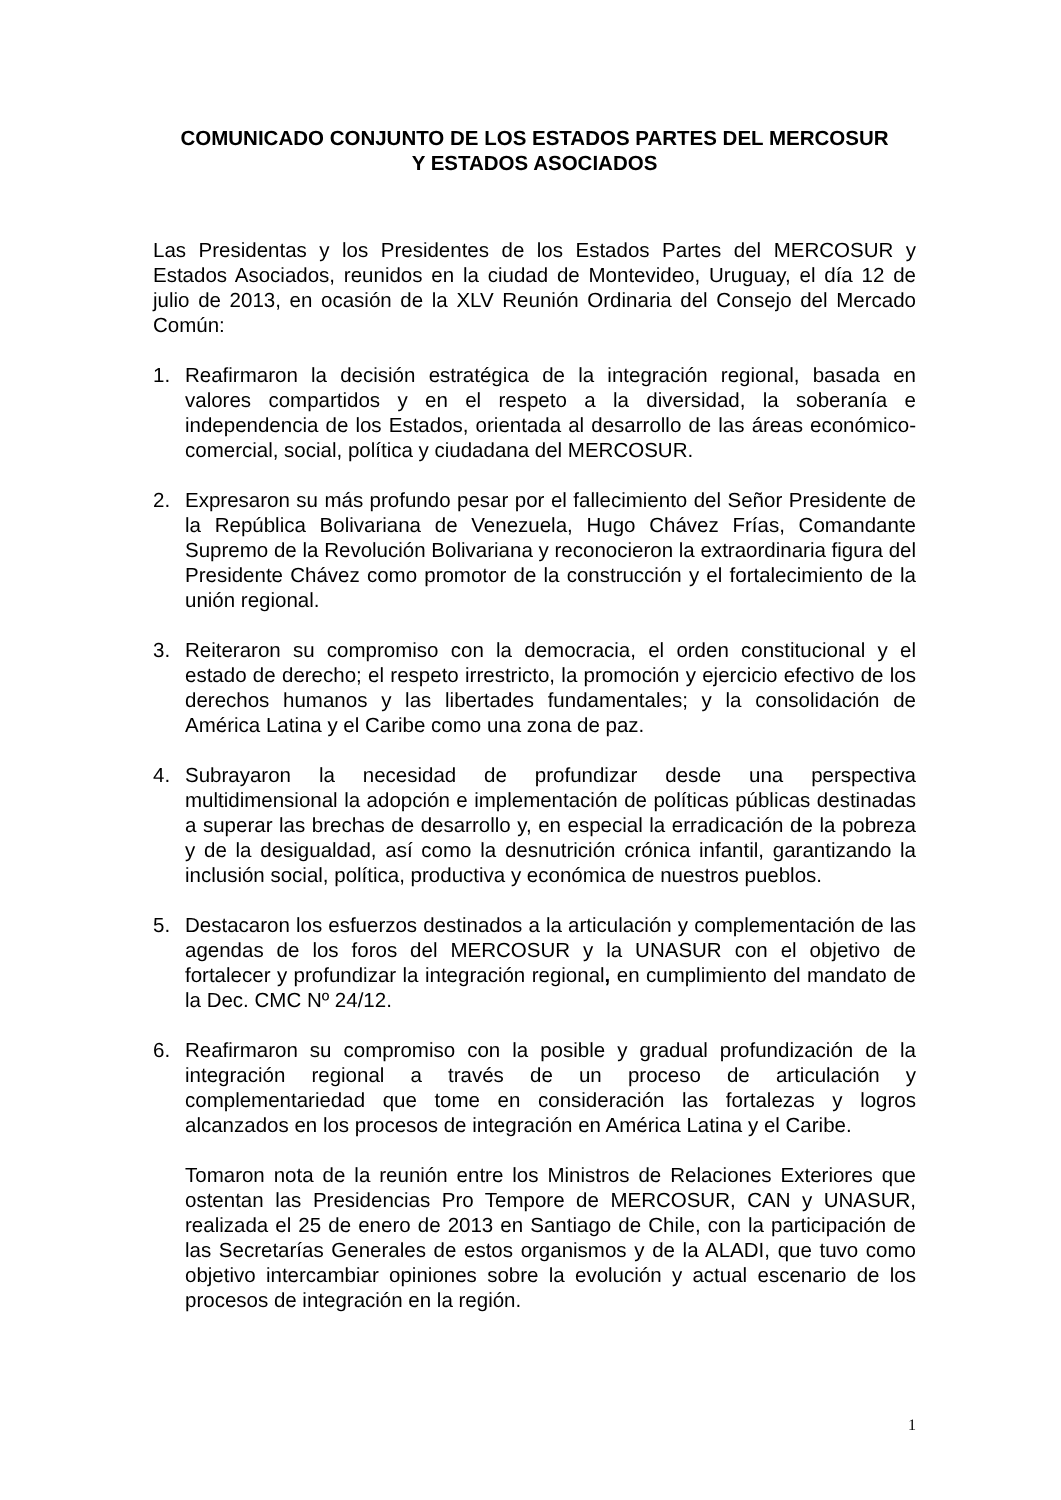COMUNICADO CONJUNTO DE LOS ESTADOS PARTES DEL MERCOSUR
Y ESTADOS ASOCIADOS
Las Presidentas y los Presidentes de los Estados Partes del MERCOSUR y Estados Asociados, reunidos en la ciudad de Montevideo, Uruguay, el día 12 de julio de 2013, en ocasión de la XLV Reunión Ordinaria del Consejo del Mercado Común:
1. Reafirmaron la decisión estratégica de la integración regional, basada en valores compartidos y en el respeto a la diversidad, la soberanía e independencia de los Estados, orientada al desarrollo de las áreas económico-comercial, social, política y ciudadana del MERCOSUR.
2. Expresaron su más profundo pesar por el fallecimiento del Señor Presidente de la República Bolivariana de Venezuela, Hugo Chávez Frías, Comandante Supremo de la Revolución Bolivariana y reconocieron la extraordinaria figura del Presidente Chávez como promotor de la construcción y el fortalecimiento de la unión regional.
3. Reiteraron su compromiso con la democracia, el orden constitucional y el estado de derecho; el respeto irrestricto, la promoción y ejercicio efectivo de los derechos humanos y las libertades fundamentales; y la consolidación de América Latina y el Caribe como una zona de paz.
4. Subrayaron la necesidad de profundizar desde una perspectiva multidimensional la adopción e implementación de políticas públicas destinadas a superar las brechas de desarrollo y, en especial la erradicación de la pobreza y de la desigualdad, así como la desnutrición crónica infantil, garantizando la inclusión social, política, productiva y económica de nuestros pueblos.
5. Destacaron los esfuerzos destinados a la articulación y complementación de las agendas de los foros del MERCOSUR y la UNASUR con el objetivo de fortalecer y profundizar la integración regional, en cumplimiento del mandato de la Dec. CMC Nº 24/12.
6. Reafirmaron su compromiso con la posible y gradual profundización de la integración regional a través de un proceso de articulación y complementariedad que tome en consideración las fortalezas y logros alcanzados en los procesos de integración en América Latina y el Caribe.
Tomaron nota de la reunión entre los Ministros de Relaciones Exteriores que ostentan las Presidencias Pro Tempore de MERCOSUR, CAN y UNASUR, realizada el 25 de enero de 2013 en Santiago de Chile, con la participación de las Secretarías Generales de estos organismos y de la ALADI, que tuvo como objetivo intercambiar opiniones sobre la evolución y actual escenario de los procesos de integración en la región.
1